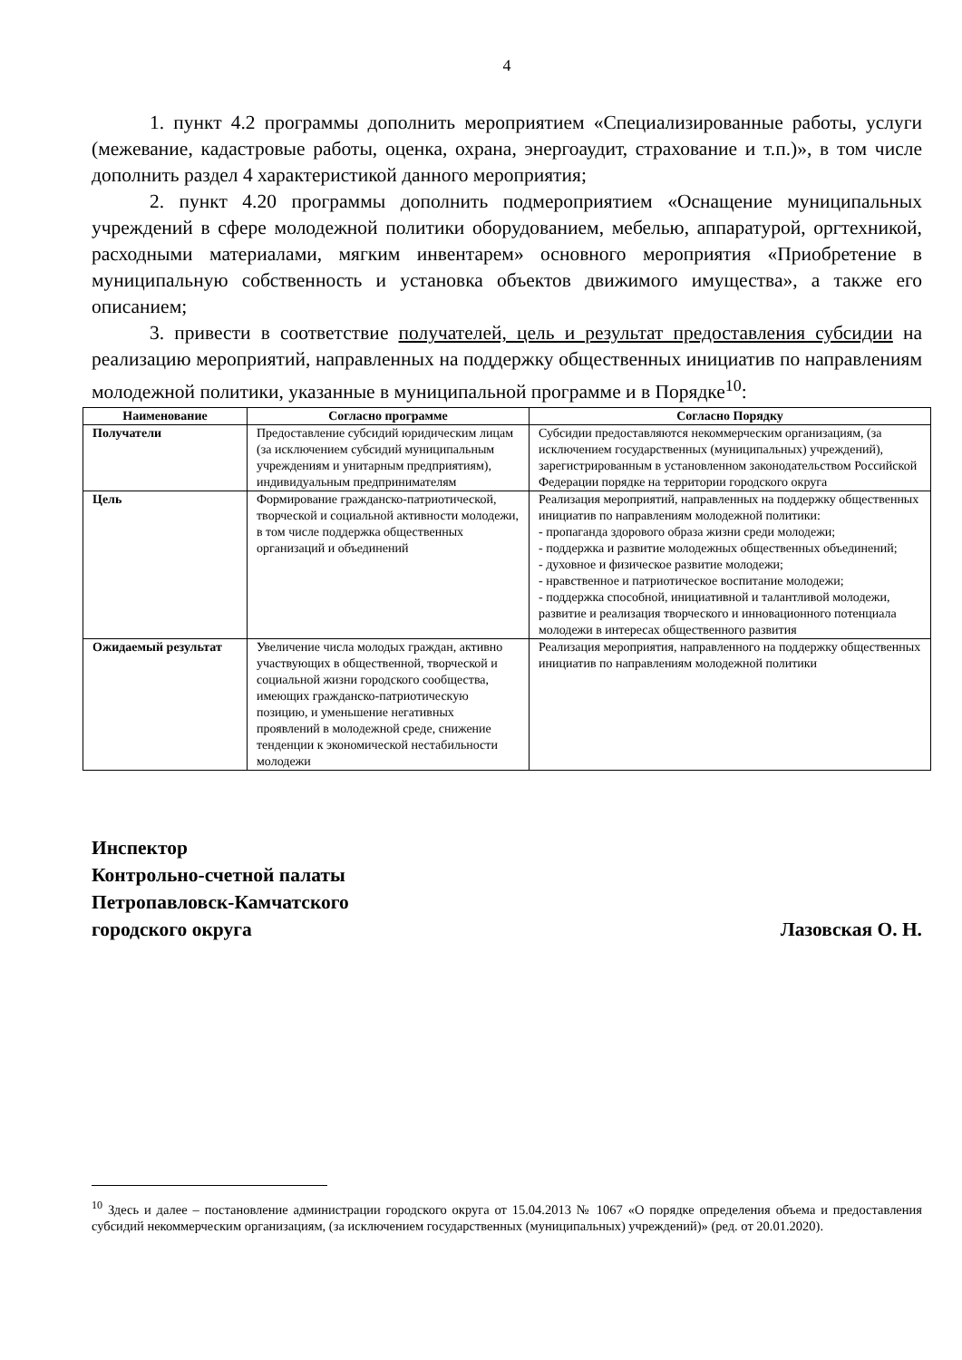4
1. пункт 4.2 программы дополнить мероприятием «Специализированные работы, услуги (межевание, кадастровые работы, оценка, охрана, энергоаудит, страхование и т.п.)», в том числе дополнить раздел 4 характеристикой данного мероприятия;
2. пункт 4.20 программы дополнить подмероприятием «Оснащение муниципальных учреждений в сфере молодежной политики оборудованием, мебелью, аппаратурой, оргтехникой, расходными материалами, мягким инвентарем» основного мероприятия «Приобретение в муниципальную собственность и установка объектов движимого имущества», а также его описанием;
3. привести в соответствие получателей, цель и результат предоставления субсидии на реализацию мероприятий, направленных на поддержку общественных инициатив по направлениям молодежной политики, указанные в муниципальной программе и в Порядке<sup>10</sup>:
| Наименование | Согласно программе | Согласно Порядку |
| --- | --- | --- |
| Получатели | Предоставление субсидий юридическим лицам (за исключением субсидий муниципальным учреждениям и унитарным предприятиям), индивидуальным предпринимателям | Субсидии предоставляются некоммерческим организациям, (за исключением государственных (муниципальных) учреждений), зарегистрированным в установленном законодательством Российской Федерации порядке на территории городского округа |
| Цель | Формирование гражданско-патриотической, творческой и социальной активности молодежи, в том числе поддержка общественных организаций и объединений | Реализация мероприятий, направленных на поддержку общественных инициатив по направлениям молодежной политики: - пропаганда здорового образа жизни среди молодежи; - поддержка и развитие молодежных общественных объединений; - духовное и физическое развитие молодежи; - нравственное и патриотическое воспитание молодежи; - поддержка способной, инициативной и талантливой молодежи, развитие и реализация творческого и инновационного потенциала молодежи в интересах общественного развития |
| Ожидаемый результат | Увеличение числа молодых граждан, активно участвующих в общественной, творческой и социальной жизни городского сообщества, имеющих гражданско-патриотическую позицию, и уменьшение негативных проявлений в молодежной среде, снижение тенденции к экономической нестабильности молодежи | Реализация мероприятия, направленного на поддержку общественных инициатив по направлениям молодежной политики |
Инспектор
Контрольно-счетной палаты
Петропавловск-Камчатского
городского округа
Лазовская О. Н.
<sup>10</sup> Здесь и далее – постановление администрации городского округа от 15.04.2013 № 1067 «О порядке определения объема и предоставления субсидий некоммерческим организациям, (за исключением государственных (муниципальных) учреждений)» (ред. от 20.01.2020).